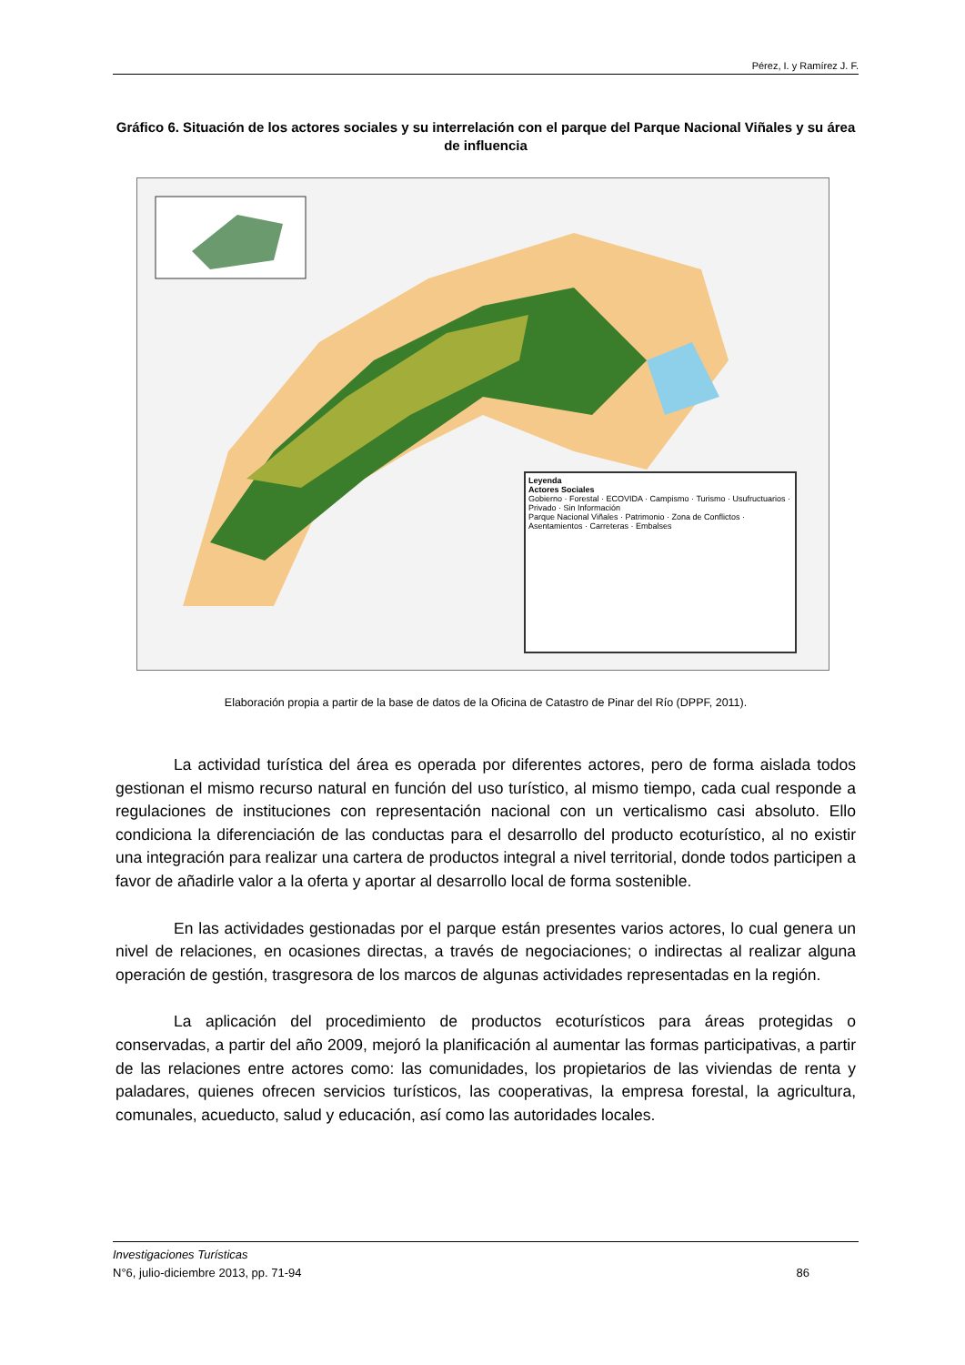Pérez, I. y Ramírez J. F.
Gráfico 6. Situación de los actores sociales y su interrelación con el parque del Parque Nacional Viñales y su área de influencia
Leyenda
Actores Sociales
Gobierno · Forestal · ECOVIDA · Campismo · Turismo · Usufructuarios · Privado · Sin Información
Parque Nacional Viñales · Patrimonio · Zona de Conflictos · Asentamientos · Carreteras · Embalses
Elaboración propia a partir de la base de datos de la Oficina de Catastro de Pinar del Río (DPPF, 2011).
La actividad turística del área es operada por diferentes actores, pero de forma aislada todos gestionan el mismo recurso natural en función del uso turístico, al mismo tiempo, cada cual responde a regulaciones de instituciones con representación nacional con un verticalismo casi absoluto. Ello condiciona la diferenciación de las conductas para el desarrollo del producto ecoturístico, al no existir una integración para realizar una cartera de productos integral a nivel territorial, donde todos participen a favor de añadirle valor a la oferta y aportar al desarrollo local de forma sostenible.
En las actividades gestionadas por el parque están presentes varios actores, lo cual genera un nivel de relaciones, en ocasiones directas, a través de negociaciones; o indirectas al realizar alguna operación de gestión, trasgresora de los marcos de algunas actividades representadas en la región.
La aplicación del procedimiento de productos ecoturísticos para áreas protegidas o conservadas, a partir del año 2009, mejoró la planificación al aumentar las formas participativas, a partir de las relaciones entre actores como: las comunidades, los propietarios de las viviendas de renta y paladares, quienes ofrecen servicios turísticos, las cooperativas, la empresa forestal, la agricultura, comunales, acueducto, salud y educación, así como las autoridades locales.
Investigaciones Turísticas
N°6, julio-diciembre 2013, pp. 71-94 86